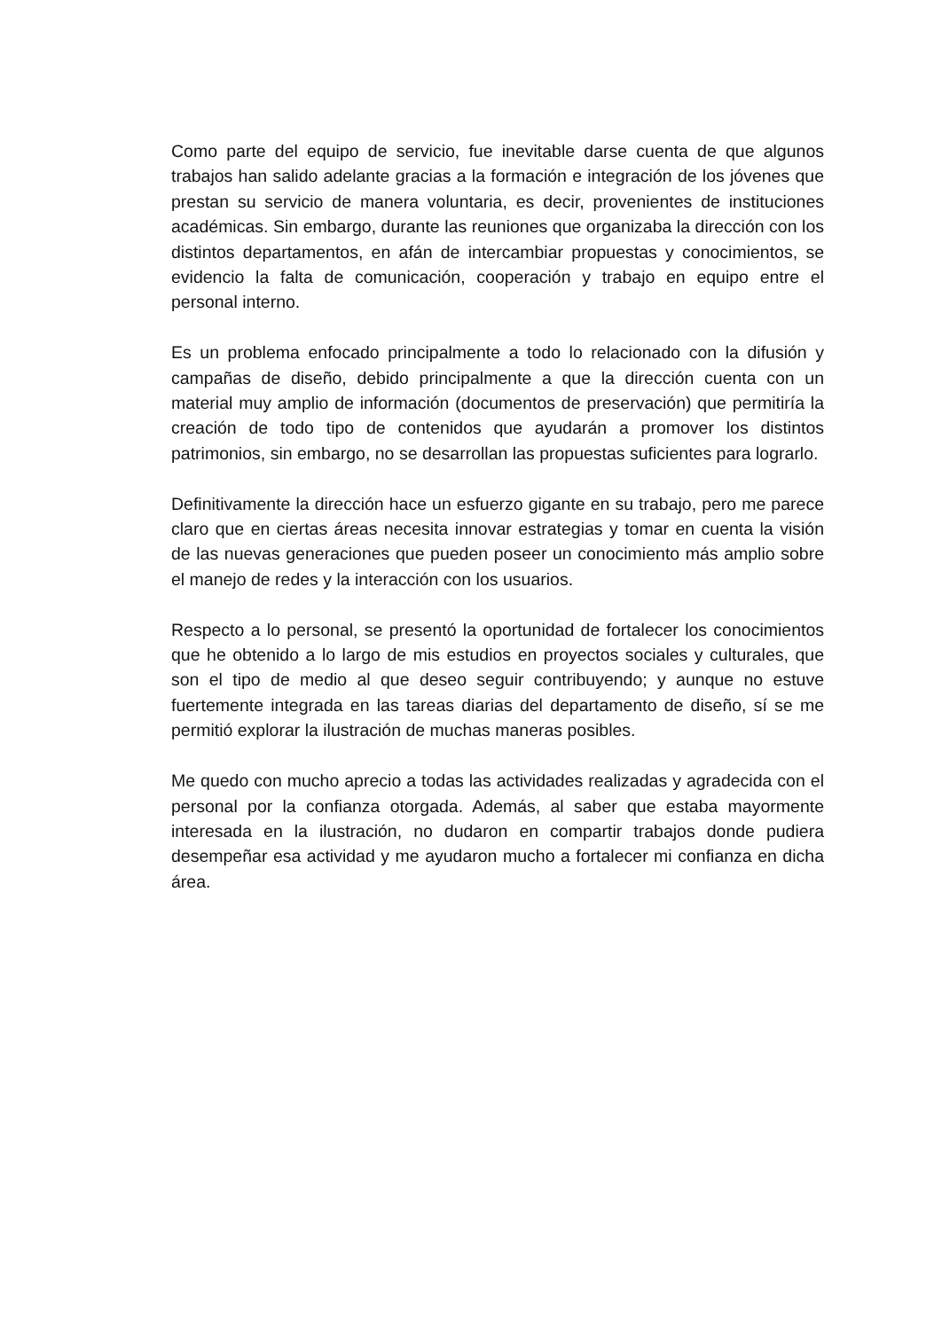Como parte del equipo de servicio, fue inevitable darse cuenta de que algunos trabajos han salido adelante gracias a la formación e integración de los jóvenes que prestan su servicio de manera voluntaria, es decir, provenientes de instituciones académicas. Sin embargo, durante las reuniones que organizaba la dirección con los distintos departamentos, en afán de intercambiar propuestas y conocimientos, se evidencio la falta de comunicación, cooperación y trabajo en equipo entre el personal interno.
Es un problema enfocado principalmente a todo lo relacionado con la difusión y campañas de diseño, debido principalmente a que la dirección cuenta con un material muy amplio de información (documentos de preservación) que permitiría la creación de todo tipo de contenidos que ayudarán a promover los distintos patrimonios, sin embargo, no se desarrollan las propuestas suficientes para lograrlo.
Definitivamente la dirección hace un esfuerzo gigante en su trabajo, pero me parece claro que en ciertas áreas necesita innovar estrategias y tomar en cuenta la visión de las nuevas generaciones que pueden poseer un conocimiento más amplio sobre el manejo de redes y la interacción con los usuarios.
Respecto a lo personal, se presentó la oportunidad de fortalecer los conocimientos que he obtenido a lo largo de mis estudios en proyectos sociales y culturales, que son el tipo de medio al que deseo seguir contribuyendo; y aunque no estuve fuertemente integrada en las tareas diarias del departamento de diseño, sí se me permitió explorar la ilustración de muchas maneras posibles.
Me quedo con mucho aprecio a todas las actividades realizadas y agradecida con el personal por la confianza otorgada. Además, al saber que estaba mayormente interesada en la ilustración, no dudaron en compartir trabajos donde pudiera desempeñar esa actividad y me ayudaron mucho a fortalecer mi confianza en dicha área.